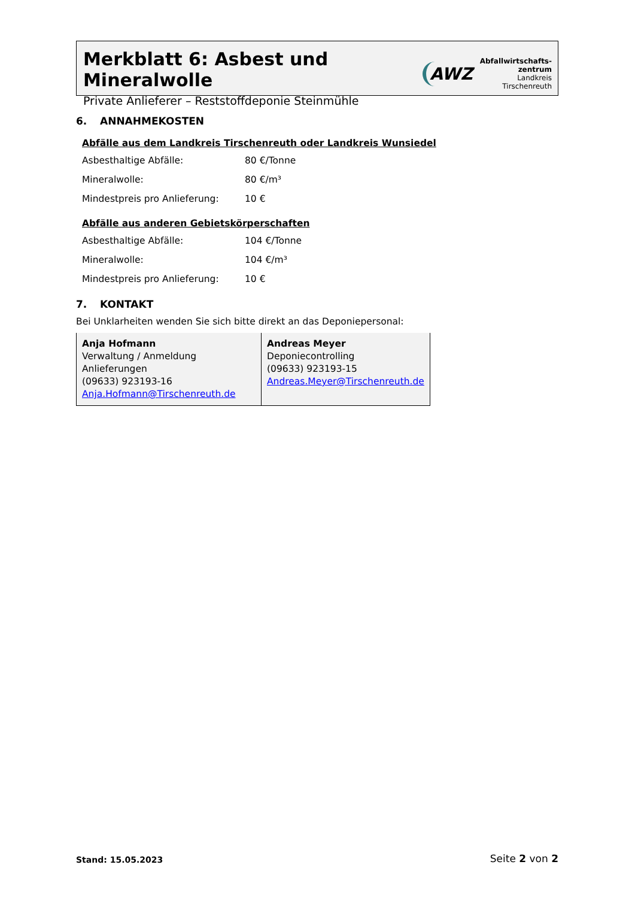Merkblatt 6: Asbest und Mineralwolle
Private Anlieferer – Reststoffdeponie Steinmühle
AWZ
Abfallwirtschafts-
zentrum
Landkreis
Tirschenreuth
6. ANNAHMEKOSTEN
Abfälle aus dem Landkreis Tirschenreuth oder Landkreis Wunsiedel
| Asbesthaltige Abfälle: | 80 €/Tonne |
| Mineralwolle: | 80 €/m³ |
| Mindestpreis pro Anlieferung: | 10 € |
Abfälle aus anderen Gebietskörperschaften
| Asbesthaltige Abfälle: | 104 €/Tonne |
| Mineralwolle: | 104 €/m³ |
| Mindestpreis pro Anlieferung: | 10 € |
7. KONTAKT
Bei Unklarheiten wenden Sie sich bitte direkt an das Deponiepersonal:
| Anja Hofmann Verwaltung / Anmeldung Anlieferungen (09633) 923193-16 Anja.Hofmann@Tirschenreuth.de | Andreas Meyer Deponiecontrolling (09633) 923193-15 Andreas.Meyer@Tirschenreuth.de |
Stand: 15.05.2023 Seite 2 von 2